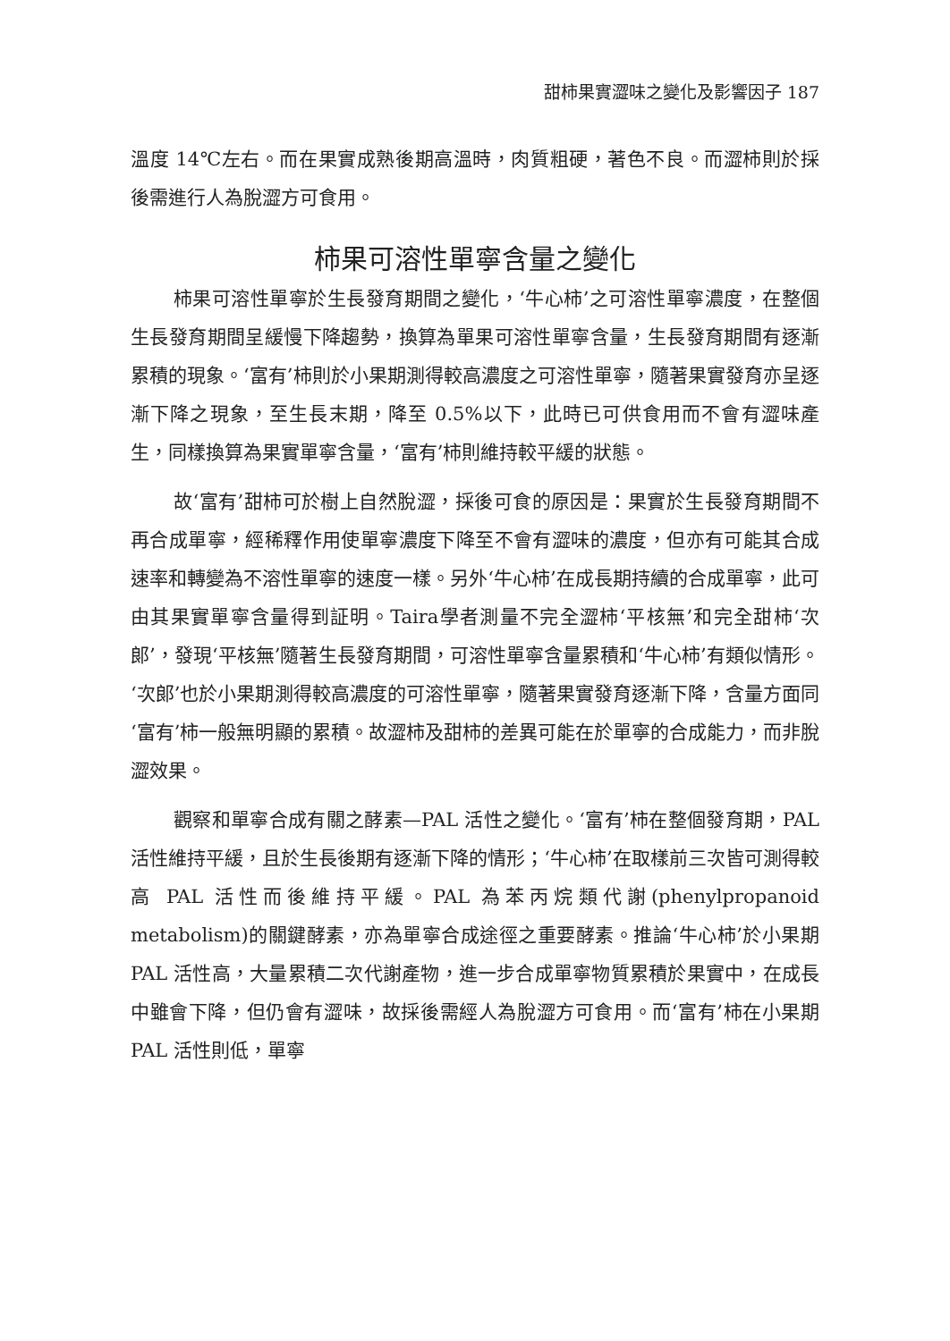甜柿果實澀味之變化及影響因子 187
溫度 14℃左右。而在果實成熟後期高溫時，肉質粗硬，著色不良。而澀柿則於採後需進行人為脫澀方可食用。
柿果可溶性單寧含量之變化
柿果可溶性單寧於生長發育期間之變化，‘牛心柿’之可溶性單寧濃度，在整個生長發育期間呈緩慢下降趨勢，換算為單果可溶性單寧含量，生長發育期間有逐漸累積的現象。‘富有’柿則於小果期測得較高濃度之可溶性單寧，隨著果實發育亦呈逐漸下降之現象，至生長末期，降至 0.5%以下，此時已可供食用而不會有澀味產生，同樣換算為果實單寧含量，‘富有’柿則維持較平緩的狀態。
故‘富有’甜柿可於樹上自然脫澀，採後可食的原因是：果實於生長發育期間不再合成單寧，經稀釋作用使單寧濃度下降至不會有澀味的濃度，但亦有可能其合成速率和轉變為不溶性單寧的速度一樣。另外‘牛心柿’在成長期持續的合成單寧，此可由其果實單寧含量得到証明。Taira學者測量不完全澀柿‘平核無’和完全甜柿‘次郎’，發現‘平核無’隨著生長發育期間，可溶性單寧含量累積和‘牛心柿’有類似情形。‘次郎’也於小果期測得較高濃度的可溶性單寧，隨著果實發育逐漸下降，含量方面同‘富有’柿一般無明顯的累積。故澀柿及甜柿的差異可能在於單寧的合成能力，而非脫澀效果。
觀察和單寧合成有關之酵素—PAL 活性之變化。‘富有’柿在整個發育期，PAL 活性維持平緩，且於生長後期有逐漸下降的情形；‘牛心柿’在取樣前三次皆可測得較高 PAL 活性而後維持平緩。PAL 為苯丙烷類代謝(phenylpropanoid metabolism)的關鍵酵素，亦為單寧合成途徑之重要酵素。推論‘牛心柿’於小果期 PAL 活性高，大量累積二次代謝產物，進一步合成單寧物質累積於果實中，在成長中雖會下降，但仍會有澀味，故採後需經人為脫澀方可食用。而‘富有’柿在小果期 PAL 活性則低，單寧